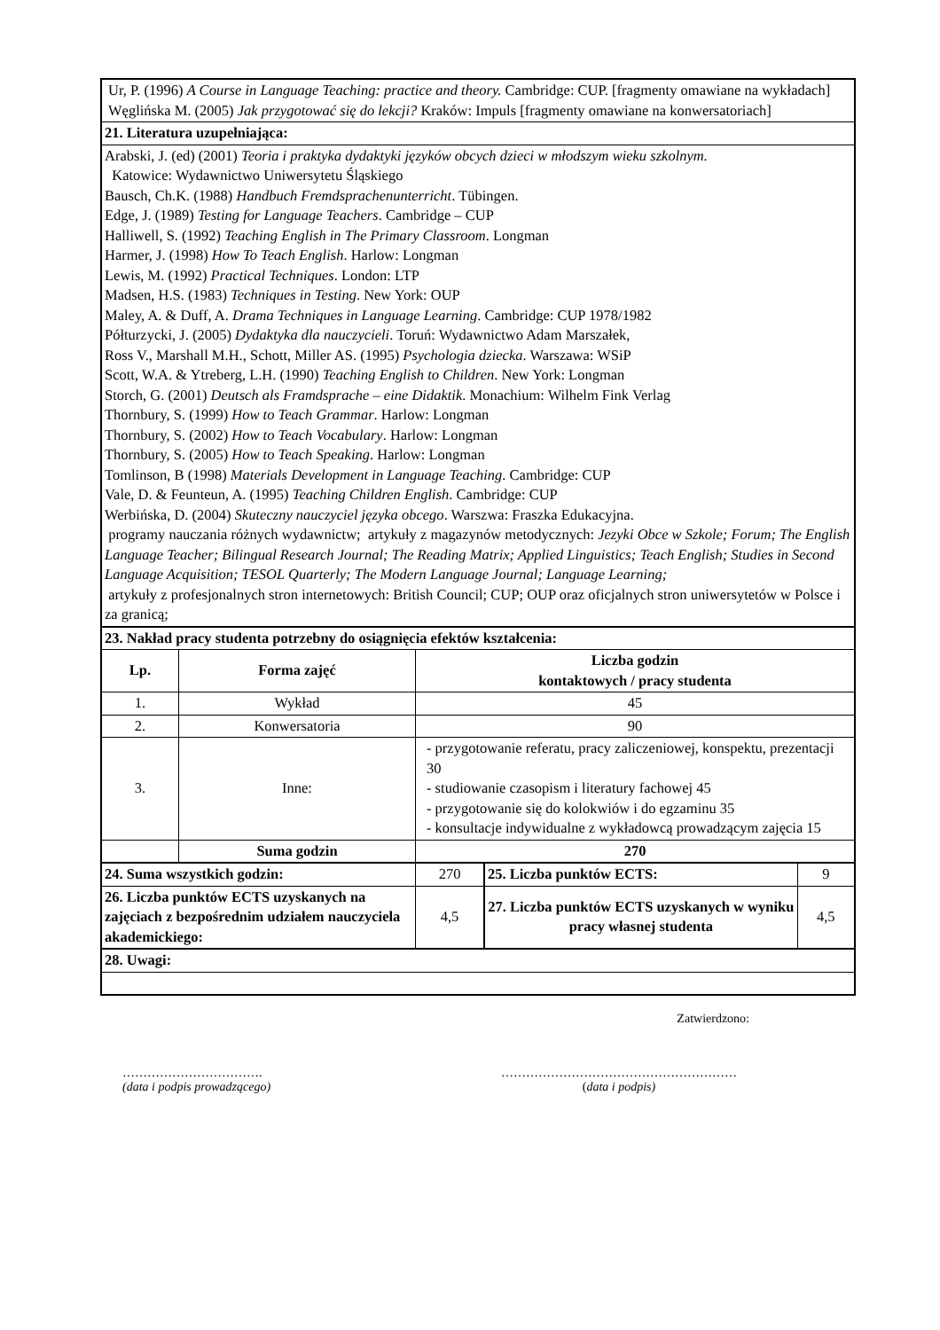| Ur, P. (1996) A Course in Language Teaching: practice and theory. Cambridge: CUP. [fragmenty omawiane na wykładach] Węglińska M. (2005) Jak przygotować się do lekcji? Kraków: Impuls [fragmenty omawiane na konwersatoriach] | | | | |
| 21. Literatura uzupełniająca: | | | | |
| Arabski, J. (ed) (2001) Teoria i praktyka dydaktyki języków obcych dzieci w młodszym wieku szkolnym. Katowice: Wydawnictwo Uniwersytetu Śląskiego Bausch, Ch.K. (1988) Handbuch Fremdsprachenunterricht . Tübingen. Edge, J. (1989) Testing for Language Teachers . Cambridge – CUP Halliwell, S. (1992) Teaching English in The Primary Classroom . Longman Harmer, J. (1998) How To Teach English . Harlow: Longman Lewis, M. (1992) Practical Techniques . London: LTP Madsen, H.S. (1983) Techniques in Testing . New York: OUP Maley, A. & Duff, A. Drama Techniques in Language Learning . Cambridge: CUP 1978/1982 Półturzycki, J. (2005) Dydaktyka dla nauczycieli . Toruń: Wydawnictwo Adam Marszałek, Ross V., Marshall M.H., Schott, Miller AS. (1995) Psychologia dziecka . Warszawa: WSiP Scott, W.A. & Ytreberg, L.H. (1990) Teaching English to Children . New York: Longman Storch, G. (2001) Deutsch als Framdsprache – eine Didaktik . Monachium: Wilhelm Fink Verlag Thornbury, S. (1999) How to Teach Grammar . Harlow: Longman Thornbury, S. (2002) How to Teach Vocabulary . Harlow: Longman Thornbury, S. (2005) How to Teach Speaking . Harlow: Longman Tomlinson, B (1998) Materials Development in Language Teaching . Cambridge: CUP Vale, D. & Feunteun, A. (1995) Teaching Children English . Cambridge: CUP Werbińska, D. (2004) Skuteczny nauczyciel języka obcego . Warszwa: Fraszka Edukacyjna. programy nauczania różnych wydawnictw; artykuły z magazynów metodycznych: Jezyki Obce w Szkole; Forum; The English Language Teacher; Bilingual Research Journal; The Reading Matrix; Applied Linguistics; Teach English; Studies in Second Language Acquisition; TESOL Quarterly; The Modern Language Journal; Language Learning; artykuły z profesjonalnych stron internetowych: British Council; CUP; OUP oraz oficjalnych stron uniwersytetów w Polsce i za granicą; | | | | |
| 23. Nakład pracy studenta potrzebny do osiągnięcia efektów kształcenia: | | | | |
| Lp. | Forma zajęć | Liczba godzin kontaktowych / pracy studenta | | |
| 1. | Wykład | 45 | | |
| 2. | Konwersatoria | 90 | | |
| 3. | Inne: | - przygotowanie referatu, pracy zaliczeniowej, konspektu, prezentacji 30 - studiowanie czasopism i literatury fachowej 45 - przygotowanie się do kolokwiów i do egzaminu 35 - konsultacje indywidualne z wykładowcą prowadzącym zajęcia 15 | | |
| | Suma godzin | 270 | | |
| 24. Suma wszystkich godzin: | | 270 | 25. Liczba punktów ECTS: | 9 |
| 26. Liczba punktów ECTS uzyskanych na zajęciach z bezpośrednim udziałem nauczyciela akademickiego: | | 4,5 | 27. Liczba punktów ECTS uzyskanych w wyniku pracy własnej studenta | 4,5 |
| 28. Uwagi: | | | | |
Zatwierdzono:
…………………………….
(data i podpis prowadzącego)
…………………………………………………
(data i podpis)